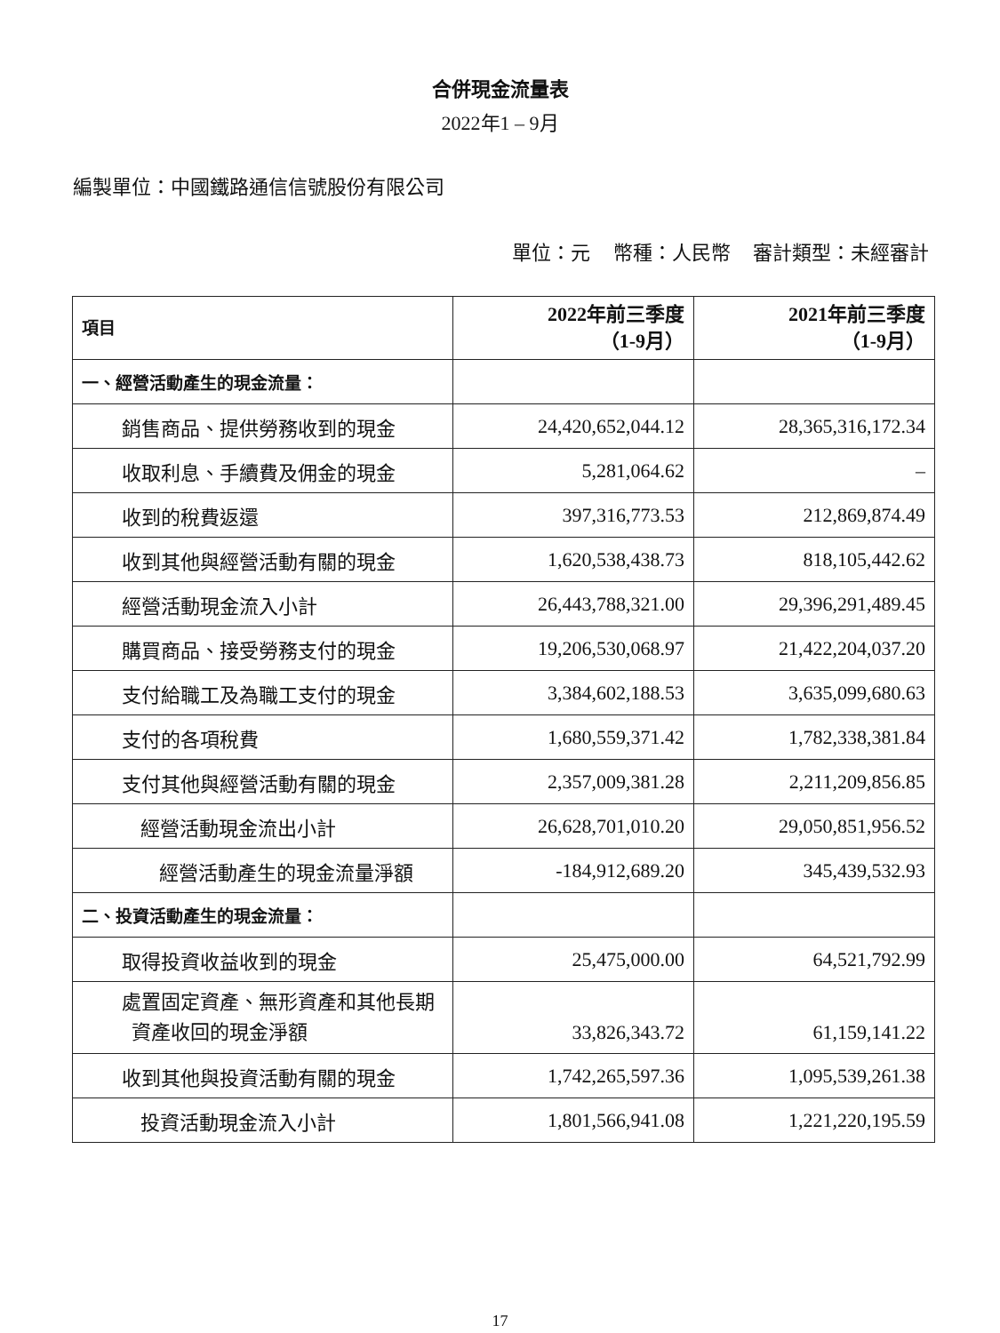合併現金流量表
2022年1 – 9月
編製單位：中國鐵路通信信號股份有限公司
單位：元 幣種：人民幣 審計類型：未經審計
| 項目 | 2022年前三季度 （1-9月） | 2021年前三季度 （1-9月） |
| --- | --- | --- |
| 一、經營活動產生的現金流量： | | |
| 銷售商品、提供勞務收到的現金 | 24,420,652,044.12 | 28,365,316,172.34 |
| 收取利息、手續費及佣金的現金 | 5,281,064.62 | – |
| 收到的稅費返還 | 397,316,773.53 | 212,869,874.49 |
| 收到其他與經營活動有關的現金 | 1,620,538,438.73 | 818,105,442.62 |
| 經營活動現金流入小計 | 26,443,788,321.00 | 29,396,291,489.45 |
| 購買商品、接受勞務支付的現金 | 19,206,530,068.97 | 21,422,204,037.20 |
| 支付給職工及為職工支付的現金 | 3,384,602,188.53 | 3,635,099,680.63 |
| 支付的各項稅費 | 1,680,559,371.42 | 1,782,338,381.84 |
| 支付其他與經營活動有關的現金 | 2,357,009,381.28 | 2,211,209,856.85 |
| 經營活動現金流出小計 | 26,628,701,010.20 | 29,050,851,956.52 |
| 經營活動產生的現金流量淨額 | -184,912,689.20 | 345,439,532.93 |
| 二、投資活動產生的現金流量： | | |
| 取得投資收益收到的現金 | 25,475,000.00 | 64,521,792.99 |
| 處置固定資產、無形資產和其他長期 資產收回的現金淨額 | 33,826,343.72 | 61,159,141.22 |
| 收到其他與投資活動有關的現金 | 1,742,265,597.36 | 1,095,539,261.38 |
| 投資活動現金流入小計 | 1,801,566,941.08 | 1,221,220,195.59 |
17